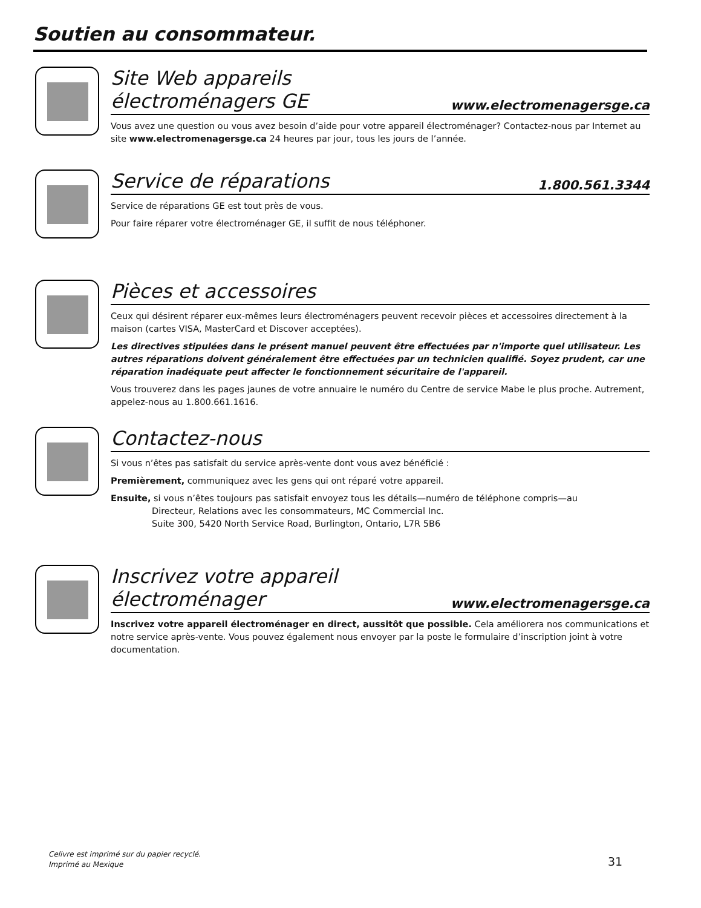Soutien au consommateur.
Site Web appareils électroménagers GE
www.electromenagersge.ca
Vous avez une question ou vous avez besoin d’aide pour votre appareil électroménager? Contactez-nous par Internet au site www.electromenagersge.ca 24 heures par jour, tous les jours de l’année.
Service de réparations
1.800.561.3344
Service de réparations GE est tout près de vous.
Pour faire réparer votre électroménager GE, il suffit de nous téléphoner.
Pièces et accessoires
Ceux qui désirent réparer eux-mêmes leurs électroménagers peuvent recevoir pièces et accessoires directement à la maison (cartes VISA, MasterCard et Discover acceptées).
Les directives stipulées dans le présent manuel peuvent être effectuées par n'importe quel utilisateur. Les autres réparations doivent généralement être effectuées par un technicien qualifié. Soyez prudent, car une réparation inadéquate peut affecter le fonctionnement sécuritaire de l'appareil.
Vous trouverez dans les pages jaunes de votre annuaire le numéro du Centre de service Mabe le plus proche. Autrement, appelez-nous au 1.800.661.1616.
Contactez-nous
Si vous n’êtes pas satisfait du service après-vente dont vous avez bénéficié :
Premièrement, communiquez avec les gens qui ont réparé votre appareil.
Ensuite, si vous n’êtes toujours pas satisfait envoyez tous les détails—numéro de téléphone compris—au
Directeur, Relations avec les consommateurs, MC Commercial Inc.
Suite 300, 5420 North Service Road, Burlington, Ontario, L7R 5B6
Inscrivez votre appareil électroménager
www.electromenagersge.ca
Inscrivez votre appareil électroménager en direct, aussitôt que possible. Cela améliorera nos communications et notre service après-vente. Vous pouvez également nous envoyer par la poste le formulaire d’inscription joint à votre documentation.
Celivre est imprimé sur du papier recyclé.
Imprimé au Mexique
31